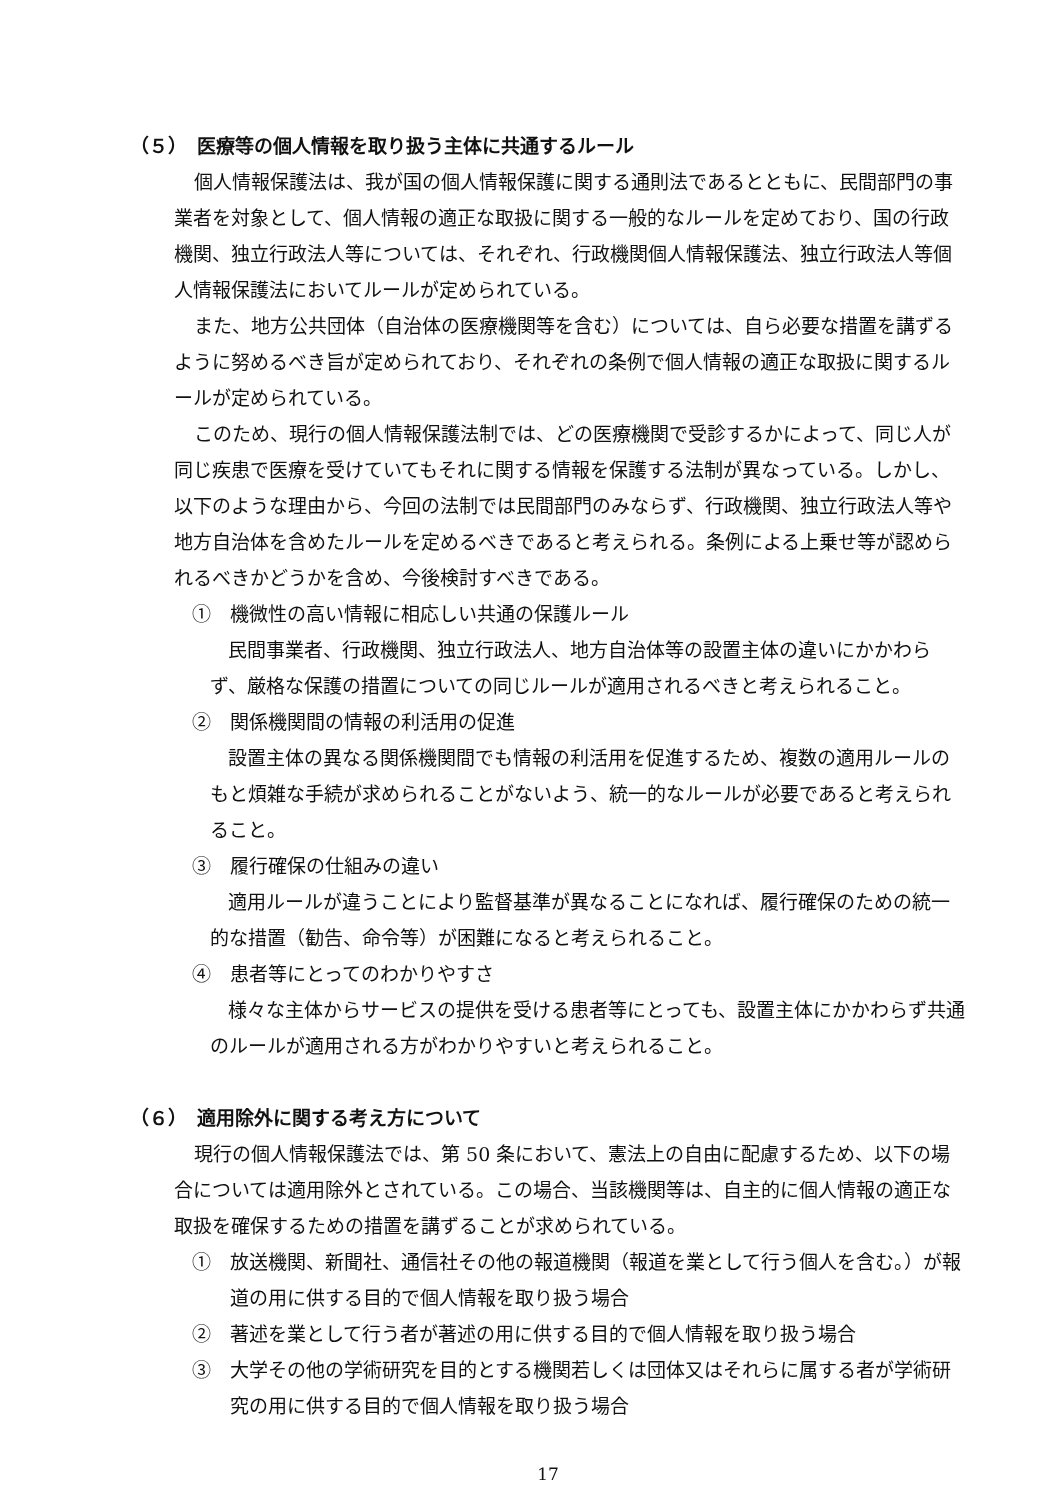（５）　医療等の個人情報を取り扱う主体に共通するルール
個人情報保護法は、我が国の個人情報保護に関する通則法であるとともに、民間部門の事業者を対象として、個人情報の適正な取扱に関する一般的なルールを定めており、国の行政機関、独立行政法人等については、それぞれ、行政機関個人情報保護法、独立行政法人等個人情報保護法においてルールが定められている。
また、地方公共団体（自治体の医療機関等を含む）については、自ら必要な措置を講ずるように努めるべき旨が定められており、それぞれの条例で個人情報の適正な取扱に関するルールが定められている。
このため、現行の個人情報保護法制では、どの医療機関で受診するかによって、同じ人が同じ疾患で医療を受けていてもそれに関する情報を保護する法制が異なっている。しかし、以下のような理由から、今回の法制では民間部門のみならず、行政機関、独立行政法人等や地方自治体を含めたルールを定めるべきであると考えられる。条例による上乗せ等が認められるべきかどうかを含め、今後検討すべきである。
①　機微性の高い情報に相応しい共通の保護ルール
民間事業者、行政機関、独立行政法人、地方自治体等の設置主体の違いにかかわらず、厳格な保護の措置についての同じルールが適用されるべきと考えられること。
②　関係機関間の情報の利活用の促進
設置主体の異なる関係機関間でも情報の利活用を促進するため、複数の適用ルールのもと煩雑な手続が求められることがないよう、統一的なルールが必要であると考えられること。
③　履行確保の仕組みの違い
適用ルールが違うことにより監督基準が異なることになれば、履行確保のための統一的な措置（勧告、命令等）が困難になると考えられること。
④　患者等にとってのわかりやすさ
様々な主体からサービスの提供を受ける患者等にとっても、設置主体にかかわらず共通のルールが適用される方がわかりやすいと考えられること。
（６）　適用除外に関する考え方について
現行の個人情報保護法では、第 50 条において、憲法上の自由に配慮するため、以下の場合については適用除外とされている。この場合、当該機関等は、自主的に個人情報の適正な取扱を確保するための措置を講ずることが求められている。
①　放送機関、新聞社、通信社その他の報道機関（報道を業として行う個人を含む。）が報道の用に供する目的で個人情報を取り扱う場合
②　著述を業として行う者が著述の用に供する目的で個人情報を取り扱う場合
③　大学その他の学術研究を目的とする機関若しくは団体又はそれらに属する者が学術研究の用に供する目的で個人情報を取り扱う場合
17